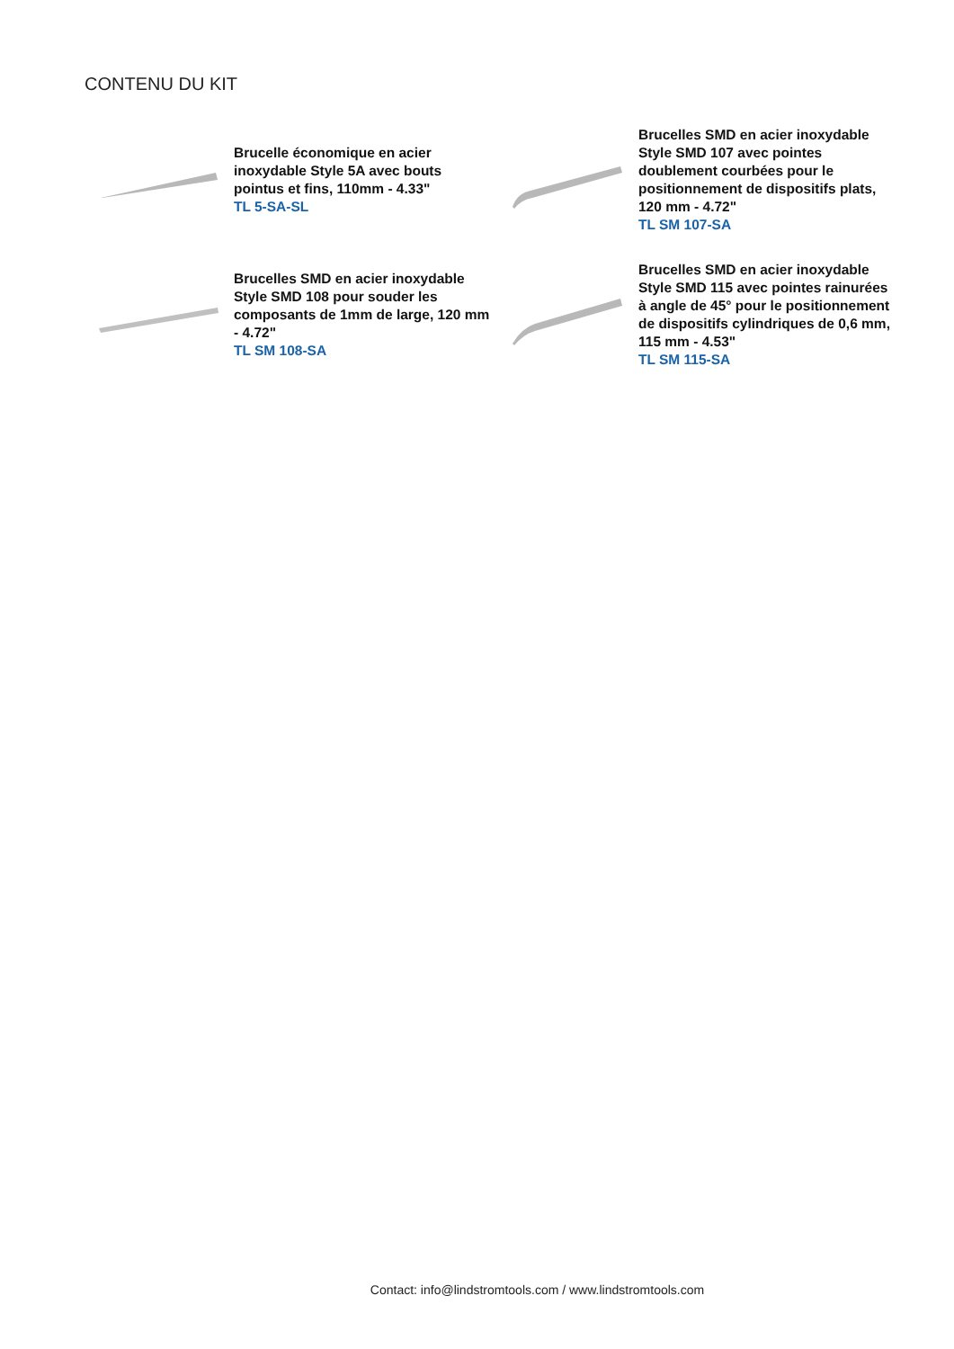CONTENU DU KIT
Brucelle économique en acier inoxydable Style 5A avec bouts pointus et fins, 110mm - 4.33"
TL 5-SA-SL
Brucelles SMD en acier inoxydable Style SMD 107 avec pointes doublement courbées pour le positionnement de dispositifs plats, 120 mm - 4.72"
TL SM 107-SA
Brucelles SMD en acier inoxydable Style SMD 108 pour souder les composants de 1mm de large, 120 mm - 4.72"
TL SM 108-SA
Brucelles SMD en acier inoxydable Style SMD 115 avec pointes rainurées à angle de 45° pour le positionnement de dispositifs cylindriques de 0,6 mm, 115 mm - 4.53"
TL SM 115-SA
Contact: info@lindstromtools.com / www.lindstromtools.com